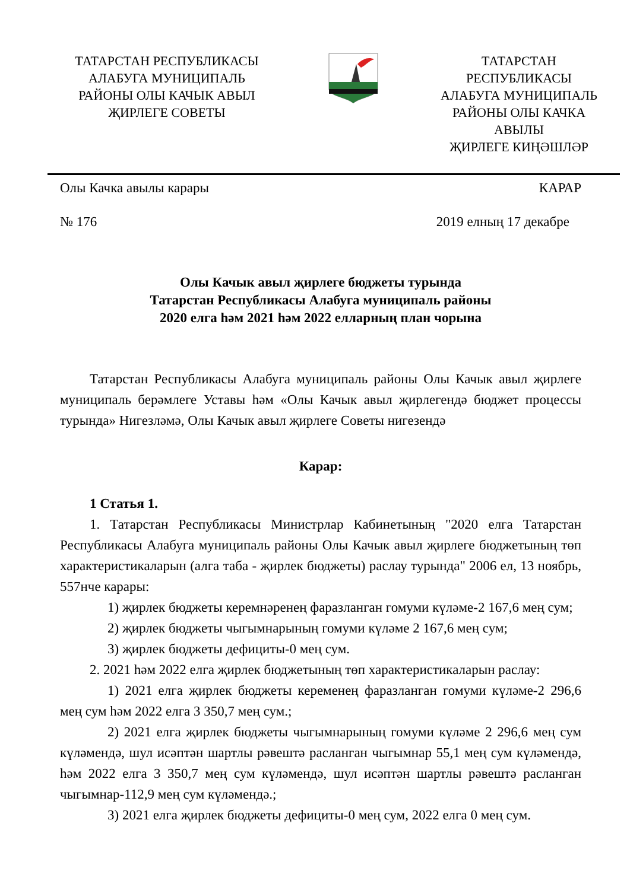ТАТАРСТАН РЕСПУБЛИКАСЫ
АЛАБУГА МУНИЦИПАЛЬ
РАЙОНЫ ОЛЫ КАЧЫК АВЫЛ
ҖИРЛЕГЕ СОВЕТЫ
ТАТАРСТАН
РЕСПУБЛИКАСЫ
АЛАБУГА МУНИЦИПАЛЬ
РАЙОНЫ ОЛЫ КАЧКА
АВЫЛЫ
ҖИРЛЕГЕ КИҢӘШЛӘР
Олы Качка авылы карары КАРАР
№ 176 2019 елның 17 декабре
Олы Качык авыл җирлеге бюджеты турында
Татарстан Республикасы Алабуга муниципаль районы
2020 елга һәм 2021 һәм 2022 елларның план чорына
Татарстан Республикасы Алабуга муниципаль районы Олы Качык авыл җирлеге муниципаль берәмлеге Уставы һәм «Олы Качык авыл җирлегендә бюджет процессы турында» Нигезләмә, Олы Качык авыл җирлеге Советы нигезендә
Карар:
1 Статья 1.
1. Татарстан Республикасы Министрлар Кабинетының "2020 елга Татарстан Республикасы Алабуга муниципаль районы Олы Качык авыл җирлеге бюджетының төп характеристикаларын (алга таба - җирлек бюджеты) раслау турында" 2006 ел, 13 ноябрь, 557нче карары:
1) җирлек бюджеты керемнәренең фаразланган гомуми күләме-2 167,6 мең сум;
2) җирлек бюджеты чыгымнарының гомуми күләме 2 167,6 мең сум;
3) җирлек бюджеты дефициты-0 мең сум.
2. 2021 һәм 2022 елга җирлек бюджетының төп характеристикаларын раслау:
1) 2021 елга җирлек бюджеты кеременең фаразланган гомуми күләме-2 296,6 мең сум һәм 2022 елга 3 350,7 мең сум.;
2) 2021 елга җирлек бюджеты чыгымнарының гомуми күләме 2 296,6 мең сум күләмендә, шул исәптән шартлы рәвештә расланган чыгымнар 55,1 мең сум күләмендә, һәм 2022 елга 3 350,7 мең сум күләмендә, шул исәптән шартлы рәвештә расланган чыгымнар-112,9 мең сум күләмендә.;
3) 2021 елга җирлек бюджеты дефициты-0 мең сум, 2022 елга 0 мең сум.